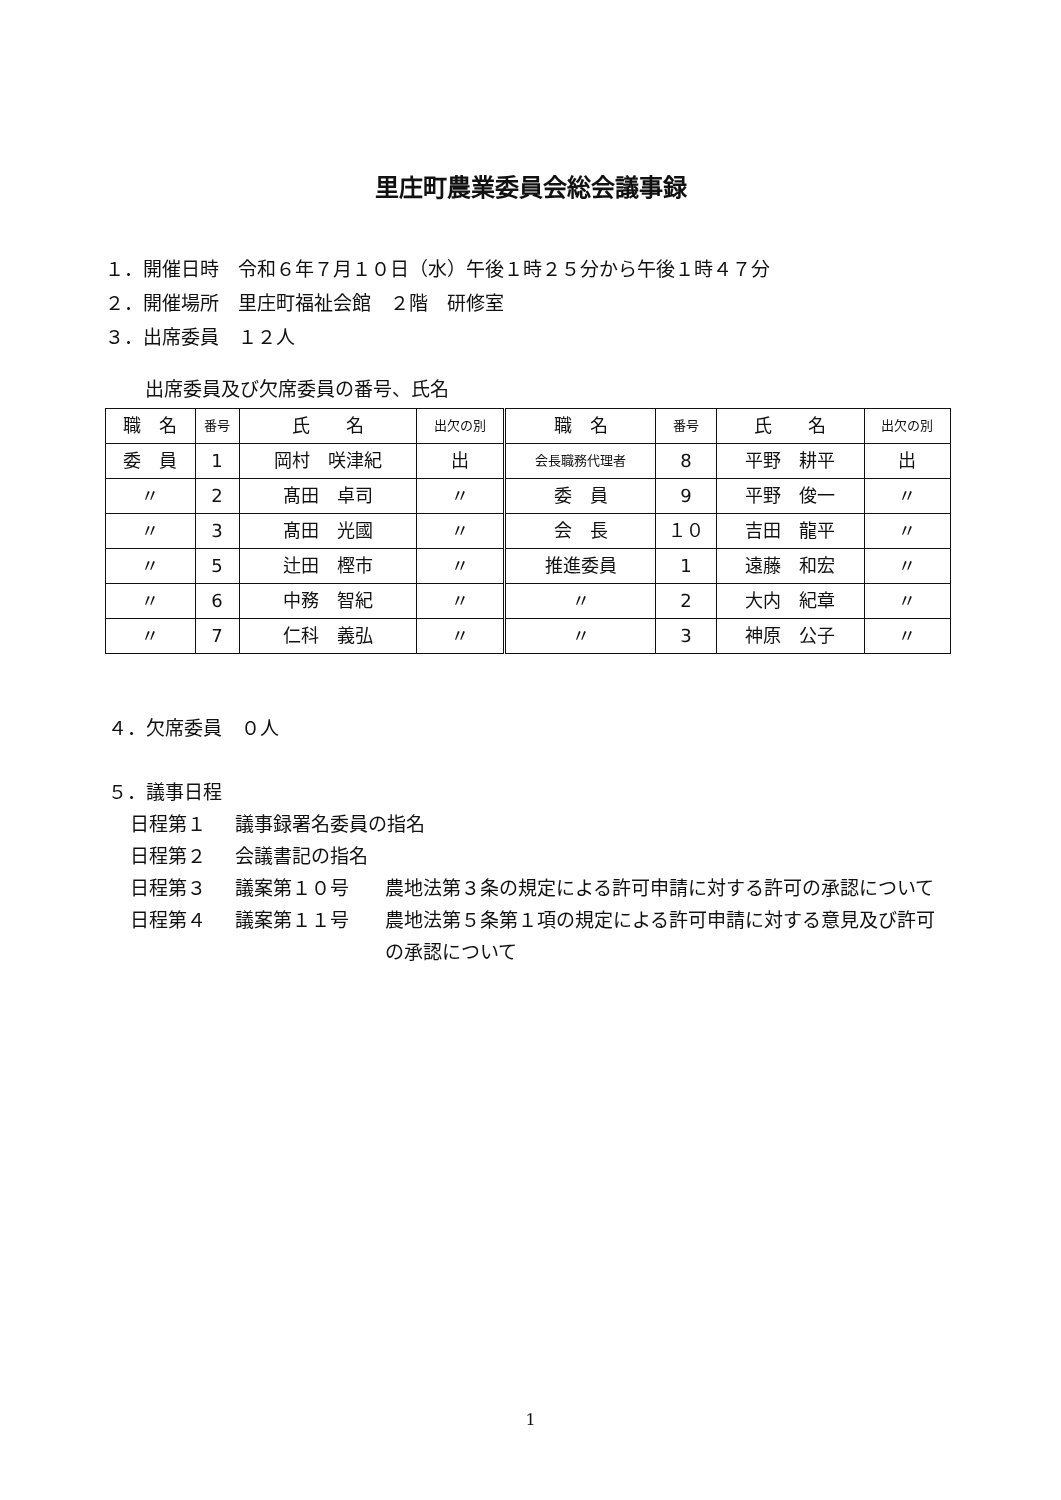里庄町農業委員会総会議事録
１．開催日時　令和６年７月１０日（水）午後１時２５分から午後１時４７分
２．開催場所　里庄町福祉会館　２階　研修室
３．出席委員　１２人
出席委員及び欠席委員の番号、氏名
| 職 名 | 番号 | 氏 名 | 出欠の別 | 職 名 | 番号 | 氏 名 | 出欠の別 |
| 委 員 | 1 | 岡村 咲津紀 | 出 | 会長職務代理者 | 8 | 平野 耕平 | 出 |
| 〃 | 2 | 髙田 卓司 | 〃 | 委 員 | 9 | 平野 俊一 | 〃 |
| 〃 | 3 | 髙田 光國 | 〃 | 会 長 | １０ | 吉田 龍平 | 〃 |
| 〃 | 5 | 辻田 樫市 | 〃 | 推進委員 | 1 | 遠藤 和宏 | 〃 |
| 〃 | 6 | 中務 智紀 | 〃 | 〃 | 2 | 大内 紀章 | 〃 |
| 〃 | 7 | 仁科 義弘 | 〃 | 〃 | 3 | 神原 公子 | 〃 |
４．欠席委員　０人
５．議事日程
日程第１ 議事録署名委員の指名
日程第２ 会議書記の指名
日程第３ 議案第１０号 農地法第３条の規定による許可申請に対する許可の承認について
日程第４ 議案第１１号 農地法第５条第１項の規定による許可申請に対する意見及び許可の承認について
1